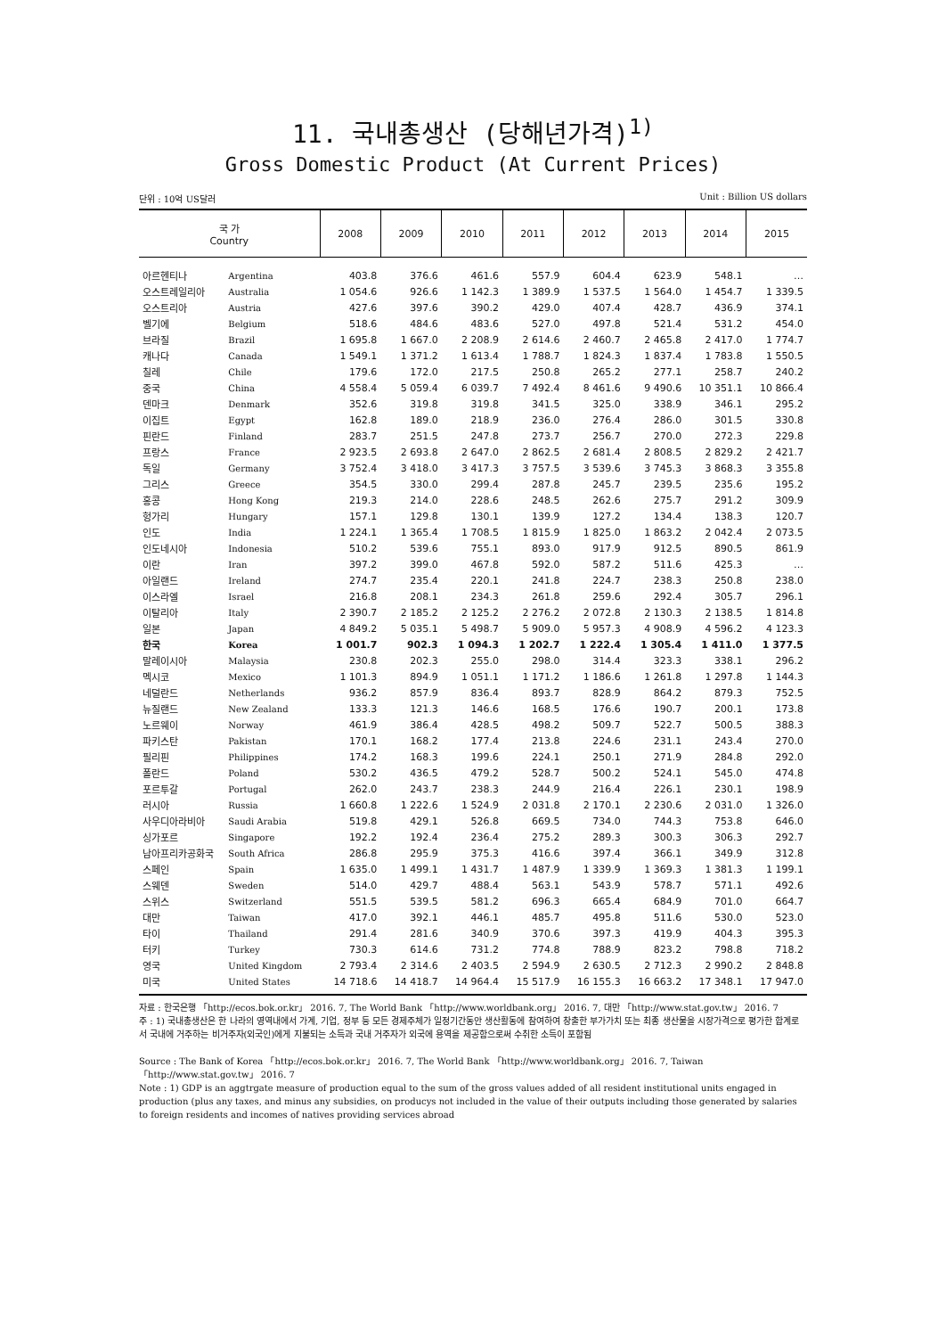11. 국내총생산 (당해년가격)<sup>1)</sup>
Gross Domestic Product (At Current Prices)
단위 : 10억 US달러 Unit : Billion US dollars
| 국 가 Country | | 2008 | 2009 | 2010 | 2011 | 2012 | 2013 | 2014 | 2015 |
| --- | --- | --- | --- | --- | --- | --- | --- | --- | --- |
| 아르헨티나 | Argentina | 403.8 | 376.6 | 461.6 | 557.9 | 604.4 | 623.9 | 548.1 | … |
| 오스트레일리아 | Australia | 1 054.6 | 926.6 | 1 142.3 | 1 389.9 | 1 537.5 | 1 564.0 | 1 454.7 | 1 339.5 |
| 오스트리아 | Austria | 427.6 | 397.6 | 390.2 | 429.0 | 407.4 | 428.7 | 436.9 | 374.1 |
| 벨기에 | Belgium | 518.6 | 484.6 | 483.6 | 527.0 | 497.8 | 521.4 | 531.2 | 454.0 |
| 브라질 | Brazil | 1 695.8 | 1 667.0 | 2 208.9 | 2 614.6 | 2 460.7 | 2 465.8 | 2 417.0 | 1 774.7 |
| 캐나다 | Canada | 1 549.1 | 1 371.2 | 1 613.4 | 1 788.7 | 1 824.3 | 1 837.4 | 1 783.8 | 1 550.5 |
| 칠레 | Chile | 179.6 | 172.0 | 217.5 | 250.8 | 265.2 | 277.1 | 258.7 | 240.2 |
| 중국 | China | 4 558.4 | 5 059.4 | 6 039.7 | 7 492.4 | 8 461.6 | 9 490.6 | 10 351.1 | 10 866.4 |
| 덴마크 | Denmark | 352.6 | 319.8 | 319.8 | 341.5 | 325.0 | 338.9 | 346.1 | 295.2 |
| 이집트 | Egypt | 162.8 | 189.0 | 218.9 | 236.0 | 276.4 | 286.0 | 301.5 | 330.8 |
| 핀란드 | Finland | 283.7 | 251.5 | 247.8 | 273.7 | 256.7 | 270.0 | 272.3 | 229.8 |
| 프랑스 | France | 2 923.5 | 2 693.8 | 2 647.0 | 2 862.5 | 2 681.4 | 2 808.5 | 2 829.2 | 2 421.7 |
| 독일 | Germany | 3 752.4 | 3 418.0 | 3 417.3 | 3 757.5 | 3 539.6 | 3 745.3 | 3 868.3 | 3 355.8 |
| 그리스 | Greece | 354.5 | 330.0 | 299.4 | 287.8 | 245.7 | 239.5 | 235.6 | 195.2 |
| 홍콩 | Hong Kong | 219.3 | 214.0 | 228.6 | 248.5 | 262.6 | 275.7 | 291.2 | 309.9 |
| 헝가리 | Hungary | 157.1 | 129.8 | 130.1 | 139.9 | 127.2 | 134.4 | 138.3 | 120.7 |
| 인도 | India | 1 224.1 | 1 365.4 | 1 708.5 | 1 815.9 | 1 825.0 | 1 863.2 | 2 042.4 | 2 073.5 |
| 인도네시아 | Indonesia | 510.2 | 539.6 | 755.1 | 893.0 | 917.9 | 912.5 | 890.5 | 861.9 |
| 이란 | Iran | 397.2 | 399.0 | 467.8 | 592.0 | 587.2 | 511.6 | 425.3 | … |
| 아일랜드 | Ireland | 274.7 | 235.4 | 220.1 | 241.8 | 224.7 | 238.3 | 250.8 | 238.0 |
| 이스라엘 | Israel | 216.8 | 208.1 | 234.3 | 261.8 | 259.6 | 292.4 | 305.7 | 296.1 |
| 이탈리아 | Italy | 2 390.7 | 2 185.2 | 2 125.2 | 2 276.2 | 2 072.8 | 2 130.3 | 2 138.5 | 1 814.8 |
| 일본 | Japan | 4 849.2 | 5 035.1 | 5 498.7 | 5 909.0 | 5 957.3 | 4 908.9 | 4 596.2 | 4 123.3 |
| 한국 | Korea | 1 001.7 | 902.3 | 1 094.3 | 1 202.7 | 1 222.4 | 1 305.4 | 1 411.0 | 1 377.5 |
| 말레이시아 | Malaysia | 230.8 | 202.3 | 255.0 | 298.0 | 314.4 | 323.3 | 338.1 | 296.2 |
| 멕시코 | Mexico | 1 101.3 | 894.9 | 1 051.1 | 1 171.2 | 1 186.6 | 1 261.8 | 1 297.8 | 1 144.3 |
| 네덜란드 | Netherlands | 936.2 | 857.9 | 836.4 | 893.7 | 828.9 | 864.2 | 879.3 | 752.5 |
| 뉴질랜드 | New Zealand | 133.3 | 121.3 | 146.6 | 168.5 | 176.6 | 190.7 | 200.1 | 173.8 |
| 노르웨이 | Norway | 461.9 | 386.4 | 428.5 | 498.2 | 509.7 | 522.7 | 500.5 | 388.3 |
| 파키스탄 | Pakistan | 170.1 | 168.2 | 177.4 | 213.8 | 224.6 | 231.1 | 243.4 | 270.0 |
| 필리핀 | Philippines | 174.2 | 168.3 | 199.6 | 224.1 | 250.1 | 271.9 | 284.8 | 292.0 |
| 폴란드 | Poland | 530.2 | 436.5 | 479.2 | 528.7 | 500.2 | 524.1 | 545.0 | 474.8 |
| 포르투갈 | Portugal | 262.0 | 243.7 | 238.3 | 244.9 | 216.4 | 226.1 | 230.1 | 198.9 |
| 러시아 | Russia | 1 660.8 | 1 222.6 | 1 524.9 | 2 031.8 | 2 170.1 | 2 230.6 | 2 031.0 | 1 326.0 |
| 사우디아라비아 | Saudi Arabia | 519.8 | 429.1 | 526.8 | 669.5 | 734.0 | 744.3 | 753.8 | 646.0 |
| 싱가포르 | Singapore | 192.2 | 192.4 | 236.4 | 275.2 | 289.3 | 300.3 | 306.3 | 292.7 |
| 남아프리카공화국 | South Africa | 286.8 | 295.9 | 375.3 | 416.6 | 397.4 | 366.1 | 349.9 | 312.8 |
| 스페인 | Spain | 1 635.0 | 1 499.1 | 1 431.7 | 1 487.9 | 1 339.9 | 1 369.3 | 1 381.3 | 1 199.1 |
| 스웨덴 | Sweden | 514.0 | 429.7 | 488.4 | 563.1 | 543.9 | 578.7 | 571.1 | 492.6 |
| 스위스 | Switzerland | 551.5 | 539.5 | 581.2 | 696.3 | 665.4 | 684.9 | 701.0 | 664.7 |
| 대만 | Taiwan | 417.0 | 392.1 | 446.1 | 485.7 | 495.8 | 511.6 | 530.0 | 523.0 |
| 타이 | Thailand | 291.4 | 281.6 | 340.9 | 370.6 | 397.3 | 419.9 | 404.3 | 395.3 |
| 터키 | Turkey | 730.3 | 614.6 | 731.2 | 774.8 | 788.9 | 823.2 | 798.8 | 718.2 |
| 영국 | United Kingdom | 2 793.4 | 2 314.6 | 2 403.5 | 2 594.9 | 2 630.5 | 2 712.3 | 2 990.2 | 2 848.8 |
| 미국 | United States | 14 718.6 | 14 418.7 | 14 964.4 | 15 517.9 | 16 155.3 | 16 663.2 | 17 348.1 | 17 947.0 |
자료 : 한국은행 「http://ecos.bok.or.kr」 2016. 7, The World Bank 「http://www.worldbank.org」 2016. 7, 대만 「http://www.stat.gov.tw」 2016. 7
주 : 1) 국내총생산은 한 나라의 영역내에서 가계, 기업, 정부 등 모든 경제주체가 일정기간동안 생산활동에 참여하여 창출한 부가가치 또는 최종 생산물을 시장가격으로 평가한 합계로서 국내에 거주하는 비거주자(외국인)에게 지불되는 소득과 국내 거주자가 외국에 용역을 제공함으로써 수취한 소득이 포함됨
Source : The Bank of Korea 「http://ecos.bok.or.kr」 2016. 7, The World Bank 「http://www.worldbank.org」 2016. 7, Taiwan 「http://www.stat.gov.tw」 2016. 7
Note : 1) GDP is an aggtrgate measure of production equal to the sum of the gross values added of all resident institutional units engaged in production (plus any taxes, and minus any subsidies, on producys not included in the value of their outputs including those generated by salaries to foreign residents and incomes of natives providing services abroad